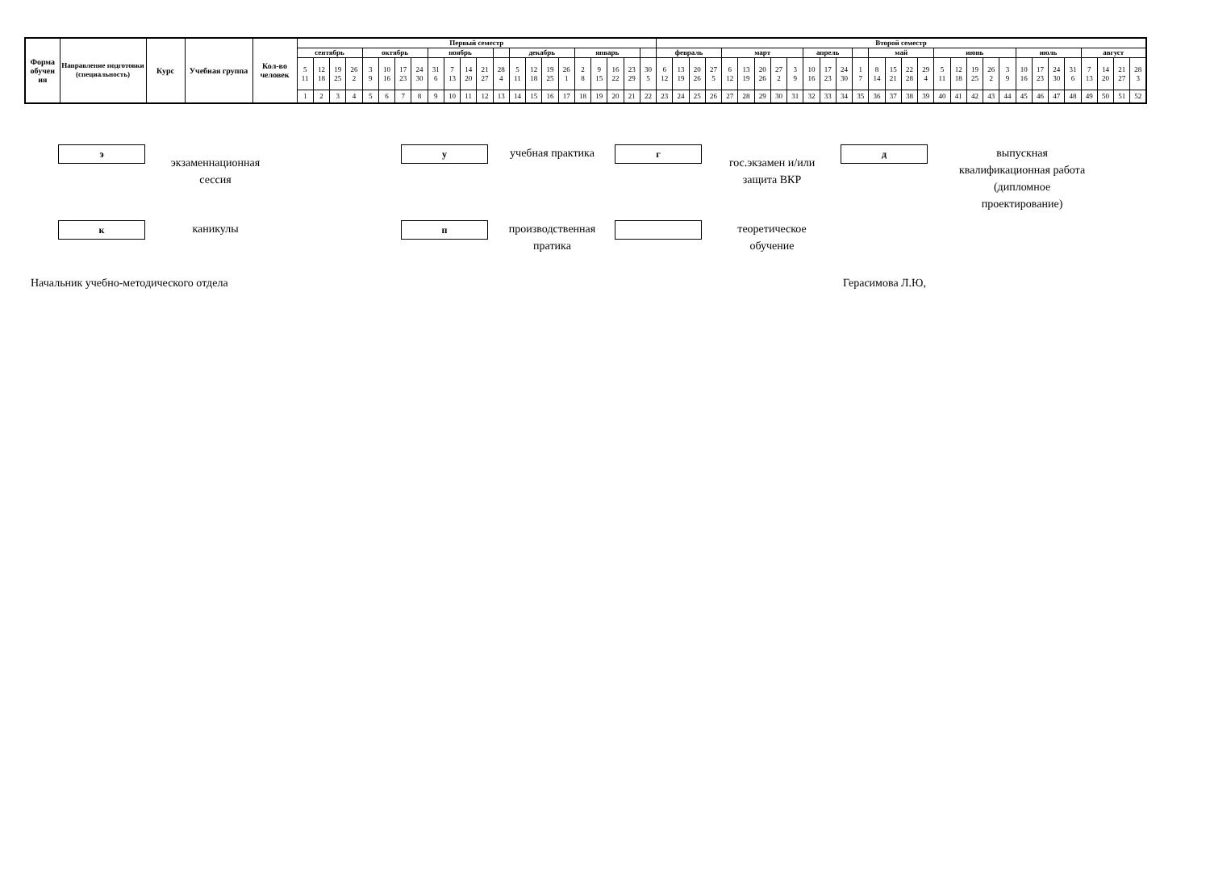| Форма обучен ия | Направление подготовки (специальность) | Курс | Учебная группа | Кол-во человек | Первый семестр | | | | | | | | | | | | | | | | | | | | | | Второй семестр | | | | | | | | | | | | | | | | | | | | | | | | | | | | | |
| --- | --- | --- | --- | --- | --- | --- | --- | --- | --- | --- | --- | --- | --- | --- | --- | --- | --- | --- | --- | --- | --- | --- | --- | --- | --- | --- | --- | --- | --- | --- | --- | --- | --- | --- | --- | --- | --- | --- | --- | --- | --- | --- | --- | --- | --- | --- | --- | --- | --- | --- | --- | --- | --- | --- | --- | --- |
| | | | | | сентябрь | | | | октябрь | | | | ноябрь | | | | | декабрь | | | | январь | | | | | февраль | | | | март | | | | | апрель | | | | май | | | | июнь | | | | | июль | | | | август | | | |
| | | | | | 5 11 | 12 18 | 19 25 | 26 2 | 3 9 | 10 16 | 17 23 | 24 30 | 31 6 | 7 13 | 14 20 | 21 27 | 28 4 | 5 11 | 12 18 | 19 25 | 26 1 | 2 8 | 9 15 | 16 22 | 23 29 | 30 5 | 6 12 | 13 19 | 20 26 | 27 5 | 6 12 | 13 19 | 20 26 | 27 2 | 3 9 | 10 16 | 17 23 | 24 30 | 1 7 | 8 14 | 15 21 | 22 28 | 29 4 | 5 11 | 12 18 | 19 25 | 26 2 | 3 9 | 10 16 | 17 23 | 24 30 | 31 6 | 7 13 | 14 20 | 21 27 | 28 3 |
| | | | | | 1 | 2 | 3 | 4 | 5 | 6 | 7 | 8 | 9 | 10 | 11 | 12 | 13 | 14 | 15 | 16 | 17 | 18 | 19 | 20 | 21 | 22 | 23 | 24 | 25 | 26 | 27 | 28 | 29 | 30 | 31 | 32 | 33 | 34 | 35 | 36 | 37 | 38 | 39 | 40 | 41 | 42 | 43 | 44 | 45 | 46 | 47 | 48 | 49 | 50 | 51 | 52 |
э
экзаменнационная
сессия
у
учебная практика
г
гос.экзамен и/или
защита ВКР
д
выпускная
квалификационная работа
(дипломное
проектирование)
к
каникулы
п
производственная
пратика
теоретическое
обучение
Начальник учебно-методического отдела Герасимова Л.Ю,